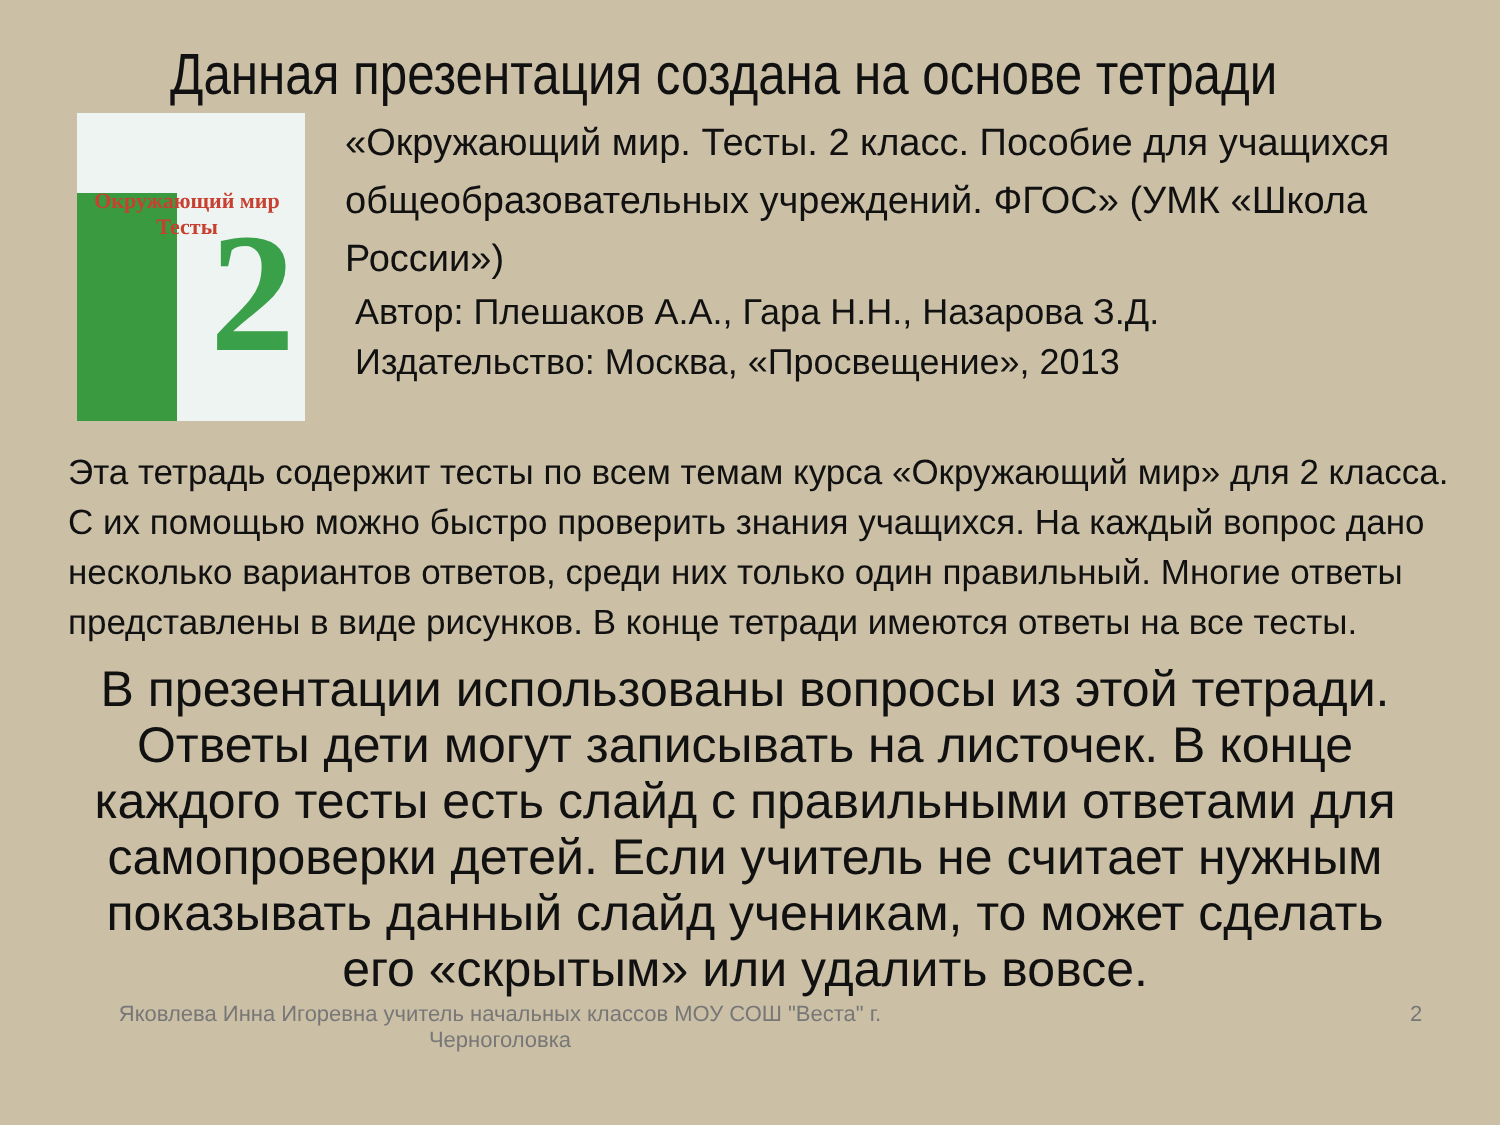Данная презентация создана на основе тетради
Окружающий мир Тесты
2
«Окружающий мир. Тесты. 2 класс. Пособие для учащихся общеобразовательных учреждений. ФГОС» (УМК «Школа России»)
Автор: Плешаков А.А., Гара Н.Н., Назарова З.Д.
Издательство: Москва, «Просвещение», 2013
Эта тетрадь содержит тесты по всем темам курса «Окружающий мир» для 2 класса. С их помощью можно быстро проверить знания учащихся. На каждый вопрос дано несколько вариантов ответов, среди них только один правильный. Многие ответы представлены в виде рисунков. В конце тетради имеются ответы на все тесты.
В презентации использованы вопросы из этой тетради. Ответы дети могут записывать на листочек. В конце каждого тесты есть слайд с правильными ответами для самопроверки детей. Если учитель не считает нужным показывать данный слайд ученикам, то может сделать его «скрытым» или удалить вовсе.
Яковлева Инна Игоревна учитель начальных классов МОУ СОШ "Веста" г. Черноголовка
2